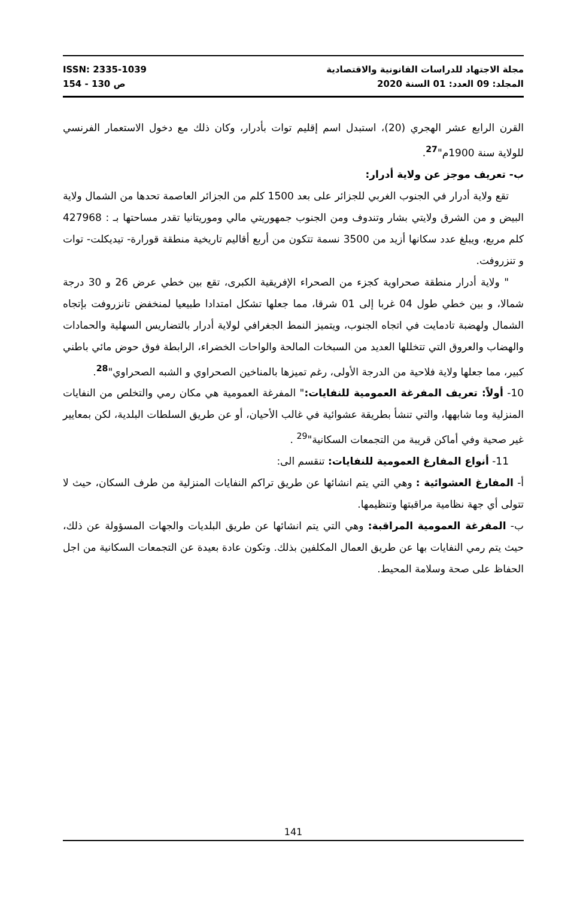ISSN: 2335-1039 مجلة الاجتهاد للدراسات القانونية والاقتصادية
ص 130 - 154 المجلد: 09 العدد: 01 السنة 2020
القرن الرابع عشر الهجري (20)، استبدل اسم إقليم توات بأدرار، وكان ذلك مع دخول الاستعمار الفرنسي للولاية سنة 1900م"<sup>27</sup>.
ب- تعريف موجز عن ولاية أدرار:
تقع ولاية أدرار في الجنوب الغربي للجزائر على بعد 1500 كلم من الجزائر العاصمة تحدها من الشمال ولاية البيض و من الشرق ولايتي بشار وتندوف ومن الجنوب جمهوريتي مالي وموريتانيا تقدر مساحتها بـ : 427968 كلم مربع، ويبلغ عدد سكانها أزيد من 3500 نسمة تتكون من أربع أقاليم تاريخية منطقة قورارة- تيديكلت- توات و تنزروفت.
" ولاية أدرار منطقة صحراوية كجزء من الصحراء الإفريقية الكبرى، تقع بين خطي عرض 26 و 30 درجة شمالا، و بين خطي طول 04 غربا إلى 01 شرقا، مما جعلها تشكل امتدادا طبيعيا لمنخفض تانزروفت بإتجاه الشمال ولهضبة تادمايت في اتجاه الجنوب، ويتميز النمط الجغرافي لولاية أدرار بالتضاريس السهلية والحمادات والهضاب والعروق التي تتخللها العديد من السبخات المالحة والواحات الخضراء، الرابطة فوق حوض مائي باطني كبير، مما جعلها ولاية فلاحية من الدرجة الأولى، رغم تميزها بالمناخين الصحراوي و الشبه الصحراوي"<sup>28</sup>.
10- أولاً: تعريف المفرغة العمومية للنفايات:" المفرغة العمومية هي مكان رمي والتخلص من النفايات المنزلية وما شابهها، والتي تنشأ بطريقة عشوائية في غالب الأحيان، أو عن طريق السلطات البلدية، لكن بمعايير غير صحية وفي أماكن قريبة من التجمعات السكانية"<sup>29</sup> .
11- أنواع المفارغ العمومية للنفايات: تنقسم الى:
أ- المفارغ العشوائية : وهي التي يتم انشائها عن طريق تراكم النفايات المنزلية من طرف السكان، حيث لا تتولى أي جهة نظامية مراقبتها وتنظيمها.
ب- المفرغة العمومية المراقبة: وهي التي يتم انشائها عن طريق البلديات والجهات المسؤولة عن ذلك، حيث يتم رمي النفايات بها عن طريق العمال المكلفين بذلك. وتكون عادة بعيدة عن التجمعات السكانية من اجل الحفاظ على صحة وسلامة المحيط.
141